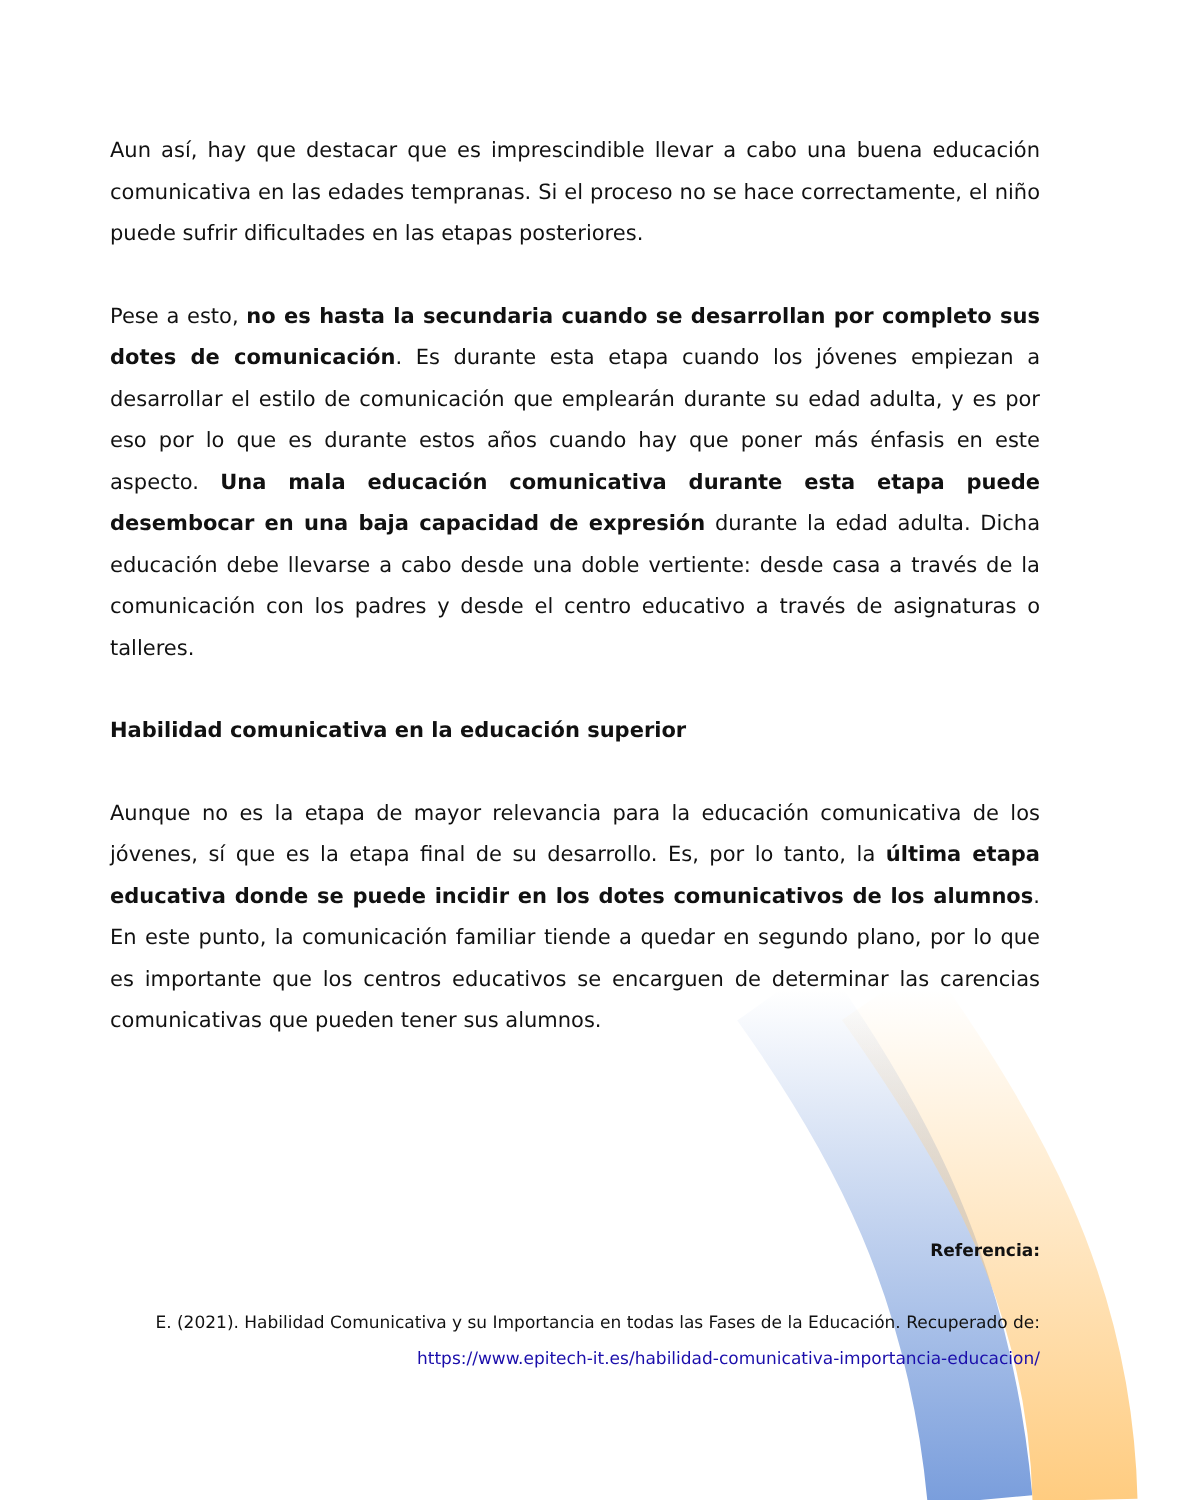Aun así, hay que destacar que es imprescindible llevar a cabo una buena educación comunicativa en las edades tempranas. Si el proceso no se hace correctamente, el niño puede sufrir dificultades en las etapas posteriores.
Pese a esto, no es hasta la secundaria cuando se desarrollan por completo sus dotes de comunicación. Es durante esta etapa cuando los jóvenes empiezan a desarrollar el estilo de comunicación que emplearán durante su edad adulta, y es por eso por lo que es durante estos años cuando hay que poner más énfasis en este aspecto. Una mala educación comunicativa durante esta etapa puede desembocar en una baja capacidad de expresión durante la edad adulta. Dicha educación debe llevarse a cabo desde una doble vertiente: desde casa a través de la comunicación con los padres y desde el centro educativo a través de asignaturas o talleres.
Habilidad comunicativa en la educación superior
Aunque no es la etapa de mayor relevancia para la educación comunicativa de los jóvenes, sí que es la etapa final de su desarrollo. Es, por lo tanto, la última etapa educativa donde se puede incidir en los dotes comunicativos de los alumnos. En este punto, la comunicación familiar tiende a quedar en segundo plano, por lo que es importante que los centros educativos se encarguen de determinar las carencias comunicativas que pueden tener sus alumnos.
Referencia:
E. (2021). Habilidad Comunicativa y su Importancia en todas las Fases de la Educación. Recuperado de: https://www.epitech-it.es/habilidad-comunicativa-importancia-educacion/